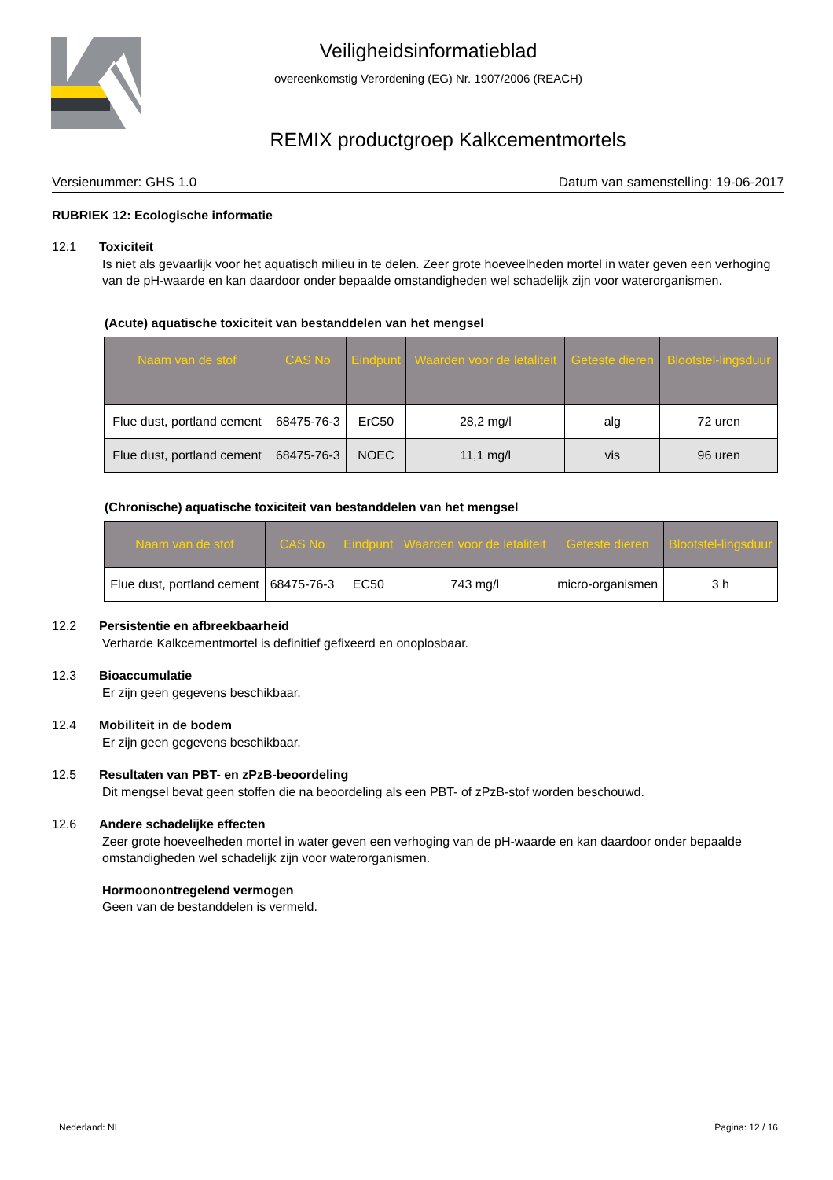Veiligheidsinformatieblad
overeenkomstig Verordening (EG) Nr. 1907/2006 (REACH)
REMIX productgroep Kalkcementmortels
Versienummer: GHS 1.0 Datum van samenstelling: 19-06-2017
RUBRIEK 12: Ecologische informatie
12.1 Toxiciteit
Is niet als gevaarlijk voor het aquatisch milieu in te delen. Zeer grote hoeveelheden mortel in water geven een verhoging van de pH-waarde en kan daardoor onder bepaalde omstandigheden wel schadelijk zijn voor waterorganismen.
(Acute) aquatische toxiciteit van bestanddelen van het mengsel
| Naam van de stof | CAS No | Eindpunt | Waarden voor de letaliteit | Geteste dieren | Blootstel-lingsduur |
| --- | --- | --- | --- | --- | --- |
| Flue dust, portland cement | 68475-76-3 | ErC50 | 28,2 mg/l | alg | 72 uren |
| Flue dust, portland cement | 68475-76-3 | NOEC | 11,1 mg/l | vis | 96 uren |
(Chronische) aquatische toxiciteit van bestanddelen van het mengsel
| Naam van de stof | CAS No | Eindpunt | Waarden voor de letaliteit | Geteste dieren | Blootstel-lingsduur |
| --- | --- | --- | --- | --- | --- |
| Flue dust, portland cement | 68475-76-3 | EC50 | 743 mg/l | micro-organismen | 3 h |
12.2 Persistentie en afbreekbaarheid
Verharde Kalkcementmortel is definitief gefixeerd en onoplosbaar.
12.3 Bioaccumulatie
Er zijn geen gegevens beschikbaar.
12.4 Mobiliteit in de bodem
Er zijn geen gegevens beschikbaar.
12.5 Resultaten van PBT- en zPzB-beoordeling
Dit mengsel bevat geen stoffen die na beoordeling als een PBT- of zPzB-stof worden beschouwd.
12.6 Andere schadelijke effecten
Zeer grote hoeveelheden mortel in water geven een verhoging van de pH-waarde en kan daardoor onder bepaalde omstandigheden wel schadelijk zijn voor waterorganismen.
Hormoonontregelend vermogen
Geen van de bestanddelen is vermeld.
Nederland: NL Pagina: 12 / 16